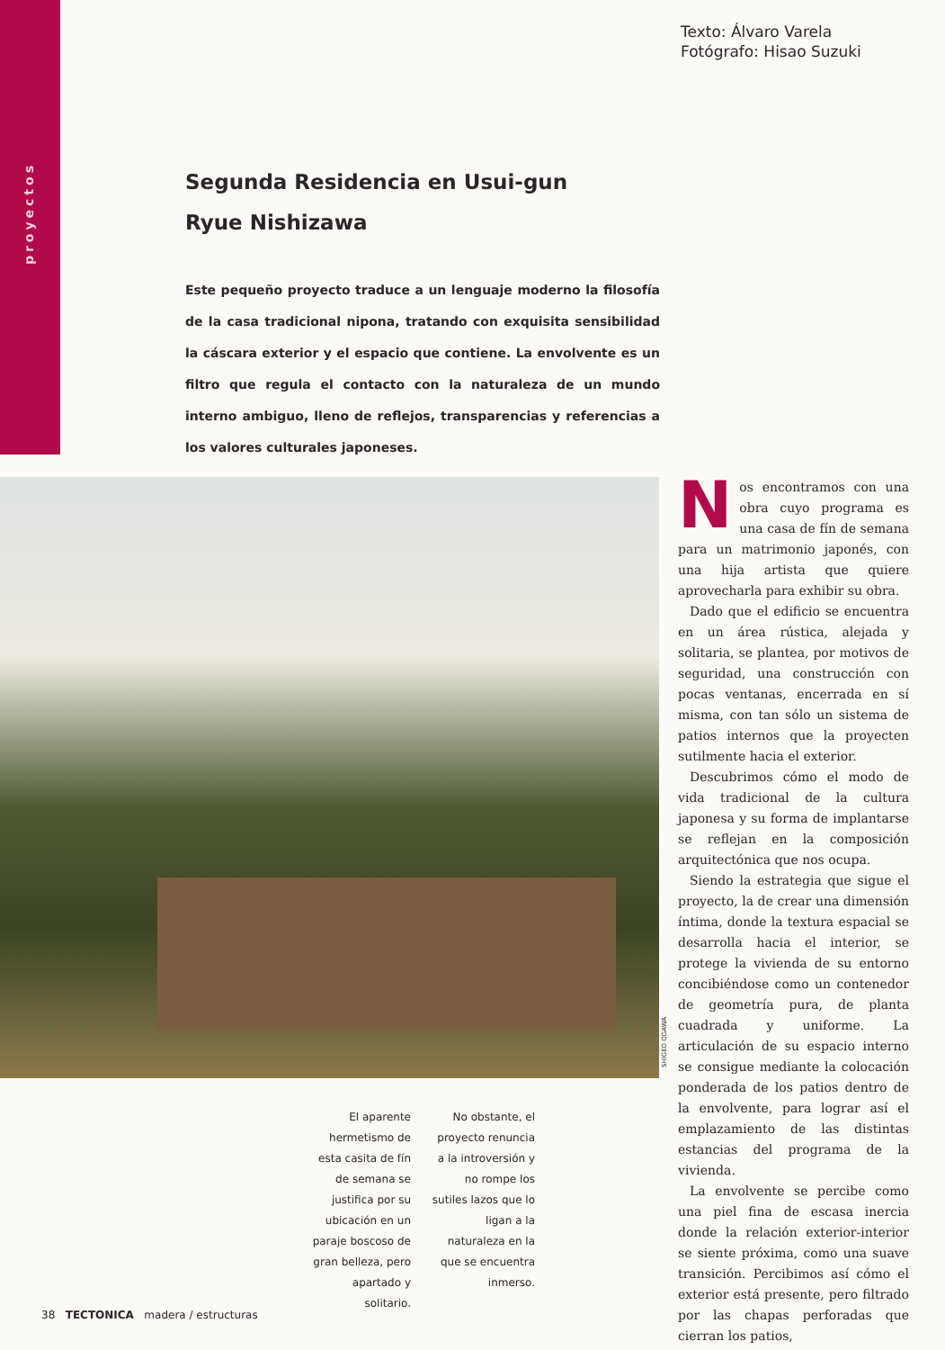proyectos
Texto: Álvaro Varela
Fotógrafo: Hisao Suzuki
Segunda Residencia en Usui-gun
Ryue Nishizawa
Este pequeño proyecto traduce a un lenguaje moderno la filosofía de la casa tradicional nipona, tratando con exquisita sensibilidad la cáscara exterior y el espacio que contiene. La envolvente es un filtro que regula el contacto con la naturaleza de un mundo interno ambiguo, lleno de reflejos, transparencias y referencias a los valores culturales japoneses.
SHIGEO OGAWA
Nos encontramos con una obra cuyo programa es una casa de fín de semana para un matrimonio japonés, con una hija artista que quiere aprovecharla para exhibir su obra.
Dado que el edificio se encuentra en un área rústica, alejada y solitaria, se plantea, por motivos de seguridad, una construcción con pocas ventanas, encerrada en sí misma, con tan sólo un sistema de patios internos que la proyecten sutilmente hacia el exterior.
Descubrimos cómo el modo de vida tradicional de la cultura japonesa y su forma de implantarse se reflejan en la composición arquitectónica que nos ocupa.
Siendo la estrategia que sigue el proyecto, la de crear una dimensión íntima, donde la textura espacial se desarrolla hacia el interior, se protege la vivienda de su entorno concibiéndose como un contenedor de geometría pura, de planta cuadrada y uniforme. La articulación de su espacio interno se consigue mediante la colocación ponderada de los patios dentro de la envolvente, para lograr así el emplazamiento de las distintas estancias del programa de la vivienda.
La envolvente se percibe como una piel fina de escasa inercia donde la relación exterior-interior se siente próxima, como una suave transición. Percibimos así cómo el exterior está presente, pero filtrado por las chapas perforadas que cierran los patios,
El aparente hermetismo de esta casita de fín de semana se justifica por su ubicación en un paraje boscoso de gran belleza, pero apartado y solitario.
No obstante, el proyecto renuncia a la introversión y no rompe los sutiles lazos que lo ligan a la naturaleza en la que se encuentra inmerso.
38 TECTONICA madera / estructuras